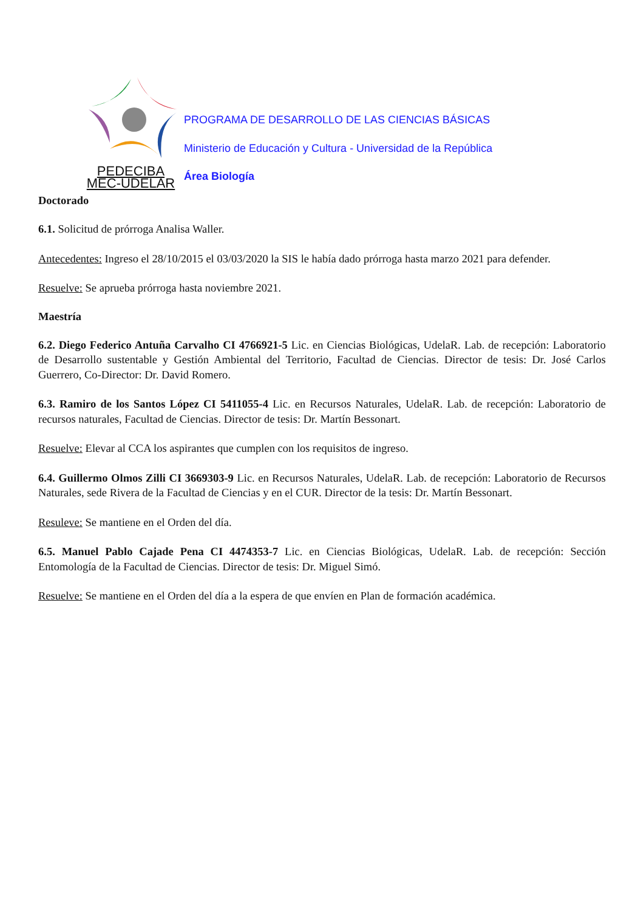PEDECIBA
MEC-UDELAR
PROGRAMA DE DESARROLLO DE LAS CIENCIAS BÁSICAS
Ministerio de Educación y Cultura - Universidad de la República
Área Biología
Doctorado
6.1. Solicitud de prórroga Analisa Waller.
Antecedentes: Ingreso el 28/10/2015 el 03/03/2020 la SIS le había dado prórroga hasta marzo 2021 para defender.
Resuelve: Se aprueba prórroga hasta noviembre 2021.
Maestría
6.2. Diego Federico Antuña Carvalho CI 4766921-5 Lic. en Ciencias Biológicas, UdelaR. Lab. de recepción: Laboratorio de Desarrollo sustentable y Gestión Ambiental del Territorio, Facultad de Ciencias. Director de tesis: Dr. José Carlos Guerrero, Co-Director: Dr. David Romero.
6.3. Ramiro de los Santos López CI 5411055-4 Lic. en Recursos Naturales, UdelaR. Lab. de recepción: Laboratorio de recursos naturales, Facultad de Ciencias. Director de tesis: Dr. Martín Bessonart.
Resuelve: Elevar al CCA los aspirantes que cumplen con los requisitos de ingreso.
6.4. Guillermo Olmos Zilli CI 3669303-9 Lic. en Recursos Naturales, UdelaR. Lab. de recepción: Laboratorio de Recursos Naturales, sede Rivera de la Facultad de Ciencias y en el CUR. Director de la tesis: Dr. Martín Bessonart.
Resuleve: Se mantiene en el Orden del día.
6.5. Manuel Pablo Cajade Pena CI 4474353-7 Lic. en Ciencias Biológicas, UdelaR. Lab. de recepción: Sección Entomología de la Facultad de Ciencias. Director de tesis: Dr. Miguel Simó.
Resuelve: Se mantiene en el Orden del día a la espera de que envíen en Plan de formación académica.